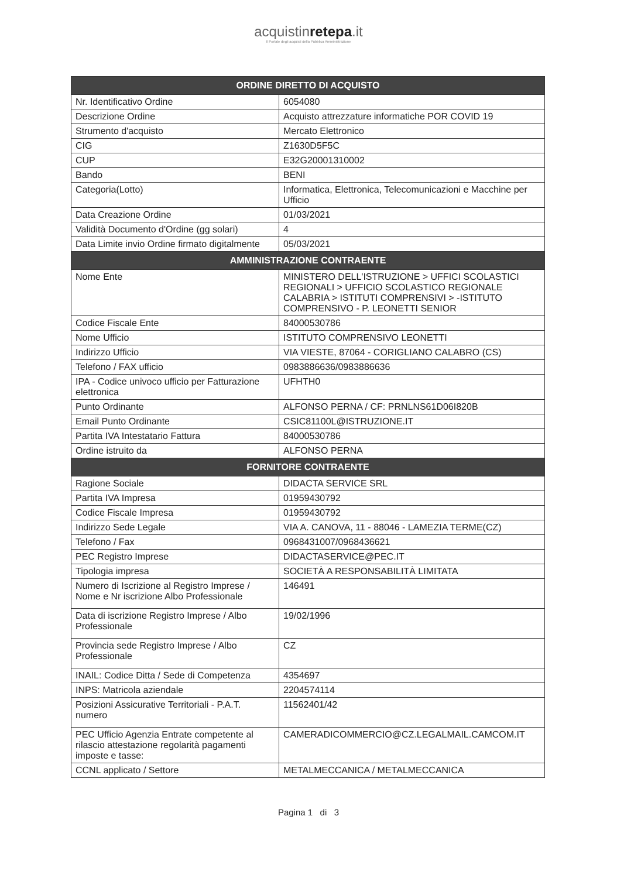acquistinretepa.it
Il Portale degli acquisti della Pubblica Amministrazione
| ORDINE DIRETTO DI ACQUISTO | |
| --- | --- |
| Nr. Identificativo Ordine | 6054080 |
| Descrizione Ordine | Acquisto attrezzature informatiche POR COVID 19 |
| Strumento d'acquisto | Mercato Elettronico |
| CIG | Z1630D5F5C |
| CUP | E32G20001310002 |
| Bando | BENI |
| Categoria(Lotto) | Informatica, Elettronica, Telecomunicazioni e Macchine per Ufficio |
| Data Creazione Ordine | 01/03/2021 |
| Validità Documento d'Ordine (gg solari) | 4 |
| Data Limite invio Ordine firmato digitalmente | 05/03/2021 |
| AMMINISTRAZIONE CONTRAENTE | |
| Nome Ente | MINISTERO DELL'ISTRUZIONE > UFFICI SCOLASTICI REGIONALI > UFFICIO SCOLASTICO REGIONALE CALABRIA > ISTITUTI COMPRENSIVI > -ISTITUTO COMPRENSIVO - P. LEONETTI SENIOR |
| Codice Fiscale Ente | 84000530786 |
| Nome Ufficio | ISTITUTO COMPRENSIVO LEONETTI |
| Indirizzo Ufficio | VIA VIESTE, 87064 - CORIGLIANO CALABRO (CS) |
| Telefono / FAX ufficio | 0983886636/0983886636 |
| IPA - Codice univoco ufficio per Fatturazione elettronica | UFHTH0 |
| Punto Ordinante | ALFONSO PERNA / CF: PRNLNS61D06I820B |
| Email Punto Ordinante | CSIC81100L@ISTRUZIONE.IT |
| Partita IVA Intestatario Fattura | 84000530786 |
| Ordine istruito da | ALFONSO PERNA |
| FORNITORE CONTRAENTE | |
| Ragione Sociale | DIDACTA SERVICE SRL |
| Partita IVA Impresa | 01959430792 |
| Codice Fiscale Impresa | 01959430792 |
| Indirizzo Sede Legale | VIA A. CANOVA, 11 - 88046 - LAMEZIA TERME(CZ) |
| Telefono / Fax | 0968431007/0968436621 |
| PEC Registro Imprese | DIDACTASERVICE@PEC.IT |
| Tipologia impresa | SOCIETÀ A RESPONSABILITÀ LIMITATA |
| Numero di Iscrizione al Registro Imprese / Nome e Nr iscrizione Albo Professionale | 146491 |
| Data di iscrizione Registro Imprese / Albo Professionale | 19/02/1996 |
| Provincia sede Registro Imprese / Albo Professionale | CZ |
| INAIL: Codice Ditta / Sede di Competenza | 4354697 |
| INPS: Matricola aziendale | 2204574114 |
| Posizioni Assicurative Territoriali - P.A.T. numero | 11562401/42 |
| PEC Ufficio Agenzia Entrate competente al rilascio attestazione regolarità pagamenti imposte e tasse: | CAMERADICOMMERCIO@CZ.LEGALMAIL.CAMCOM.IT |
| CCNL applicato / Settore | METALMECCANICA / METALMECCANICA |
Pagina 1 di 3